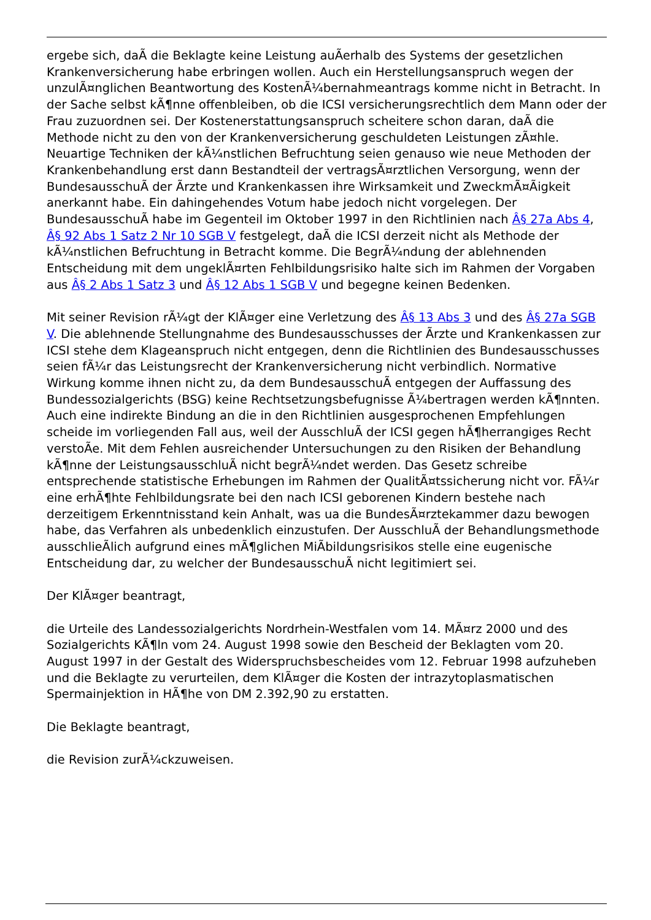ergebe sich, daÃ die Beklagte keine Leistung auÃerhalb des Systems der gesetzlichen Krankenversicherung habe erbringen wollen. Auch ein Herstellungsanspruch wegen der unzulÃ¤nglichen Beantwortung des KostenÃ¼bernahmeantrags komme nicht in Betracht. In der Sache selbst kÃ¶nne offenbleiben, ob die ICSI versicherungsrechtlich dem Mann oder der Frau zuzuordnen sei. Der Kostenerstattungsanspruch scheitere schon daran, daÃ die Methode nicht zu den von der Krankenversicherung geschuldeten Leistungen zÃ¤hle. Neuartige Techniken der kÃ¼nstlichen Befruchtung seien genauso wie neue Methoden der Krankenbehandlung erst dann Bestandteil der vertragsÃ¤rztlichen Versorgung, wenn der BundesausschuÃ der Ãrzte und Krankenkassen ihre Wirksamkeit und ZweckmÃ¤Ãigkeit anerkannt habe. Ein dahingehendes Votum habe jedoch nicht vorgelegen. Der BundesausschuÃ habe im Gegenteil im Oktober 1997 in den Richtlinien nach Â§ 27a Abs 4, Â§ 92 Abs 1 Satz 2 Nr 10 SGB V festgelegt, daÃ die ICSI derzeit nicht als Methode der kÃ¼nstlichen Befruchtung in Betracht komme. Die BegrÃ¼ndung der ablehnenden Entscheidung mit dem ungeklÃ¤rten Fehlbildungsrisiko halte sich im Rahmen der Vorgaben aus Â§ 2 Abs 1 Satz 3 und Â§ 12 Abs 1 SGB V und begegne keinen Bedenken.
Mit seiner Revision rÃ¼gt der KlÃ¤ger eine Verletzung des Â§ 13 Abs 3 und des Â§ 27a SGB V. Die ablehnende Stellungnahme des Bundesausschusses der Ãrzte und Krankenkassen zur ICSI stehe dem Klageanspruch nicht entgegen, denn die Richtlinien des Bundesausschusses seien fÃ¼r das Leistungsrecht der Krankenversicherung nicht verbindlich. Normative Wirkung komme ihnen nicht zu, da dem BundesausschuÃ entgegen der Auffassung des Bundessozialgerichts (BSG) keine Rechtsetzungsbefugnisse Ã¼bertragen werden kÃ¶nnten. Auch eine indirekte Bindung an die in den Richtlinien ausgesprochenen Empfehlungen scheide im vorliegenden Fall aus, weil der AusschluÃ der ICSI gegen hÃ¶herrangiges Recht verstoÃe. Mit dem Fehlen ausreichender Untersuchungen zu den Risiken der Behandlung kÃ¶nne der LeistungsausschluÃ nicht begrÃ¼ndet werden. Das Gesetz schreibe entsprechende statistische Erhebungen im Rahmen der QualitÃ¤tssicherung nicht vor. FÃ¼r eine erhÃ¶hte Fehlbildungsrate bei den nach ICSI geborenen Kindern bestehe nach derzeitigem Erkenntnisstand kein Anhalt, was ua die BundesÃ¤rztekammer dazu bewogen habe, das Verfahren als unbedenklich einzustufen. Der AusschluÃ der Behandlungsmethode ausschlieÃlich aufgrund eines mÃ¶glichen MiÃbildungsrisikos stelle eine eugenische Entscheidung dar, zu welcher der BundesausschuÃ nicht legitimiert sei.
Der KlÃ¤ger beantragt,
die Urteile des Landessozialgerichts Nordrhein-Westfalen vom 14. MÃ¤rz 2000 und des Sozialgerichts KÃ¶ln vom 24. August 1998 sowie den Bescheid der Beklagten vom 20. August 1997 in der Gestalt des Widerspruchsbescheides vom 12. Februar 1998 aufzuheben und die Beklagte zu verurteilen, dem KlÃ¤ger die Kosten der intrazytoplasmatischen Spermainjektion in HÃ¶he von DM 2.392,90 zu erstatten.
Die Beklagte beantragt,
die Revision zurÃ¼ckzuweisen.